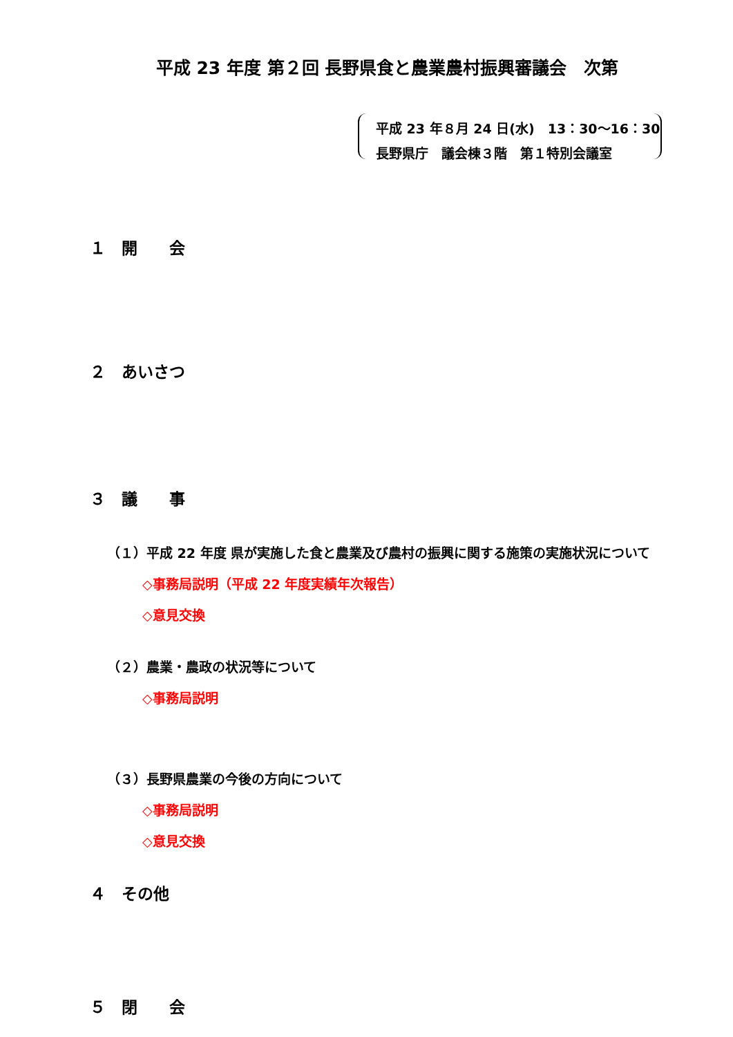平成 23 年度 第２回 長野県食と農業農村振興審議会　次第
平成 23 年８月 24 日(水)　13：30～16：30
長野県庁　議会棟３階　第１特別会議室
１　開　　会
２　あいさつ
３　議　　事
（１）平成 22 年度 県が実施した食と農業及び農村の振興に関する施策の実施状況について
◇事務局説明（平成 22 年度実績年次報告）
◇意見交換
（２）農業・農政の状況等について
◇事務局説明
（３）長野県農業の今後の方向について
◇事務局説明
◇意見交換
４　その他
５　閉　　会